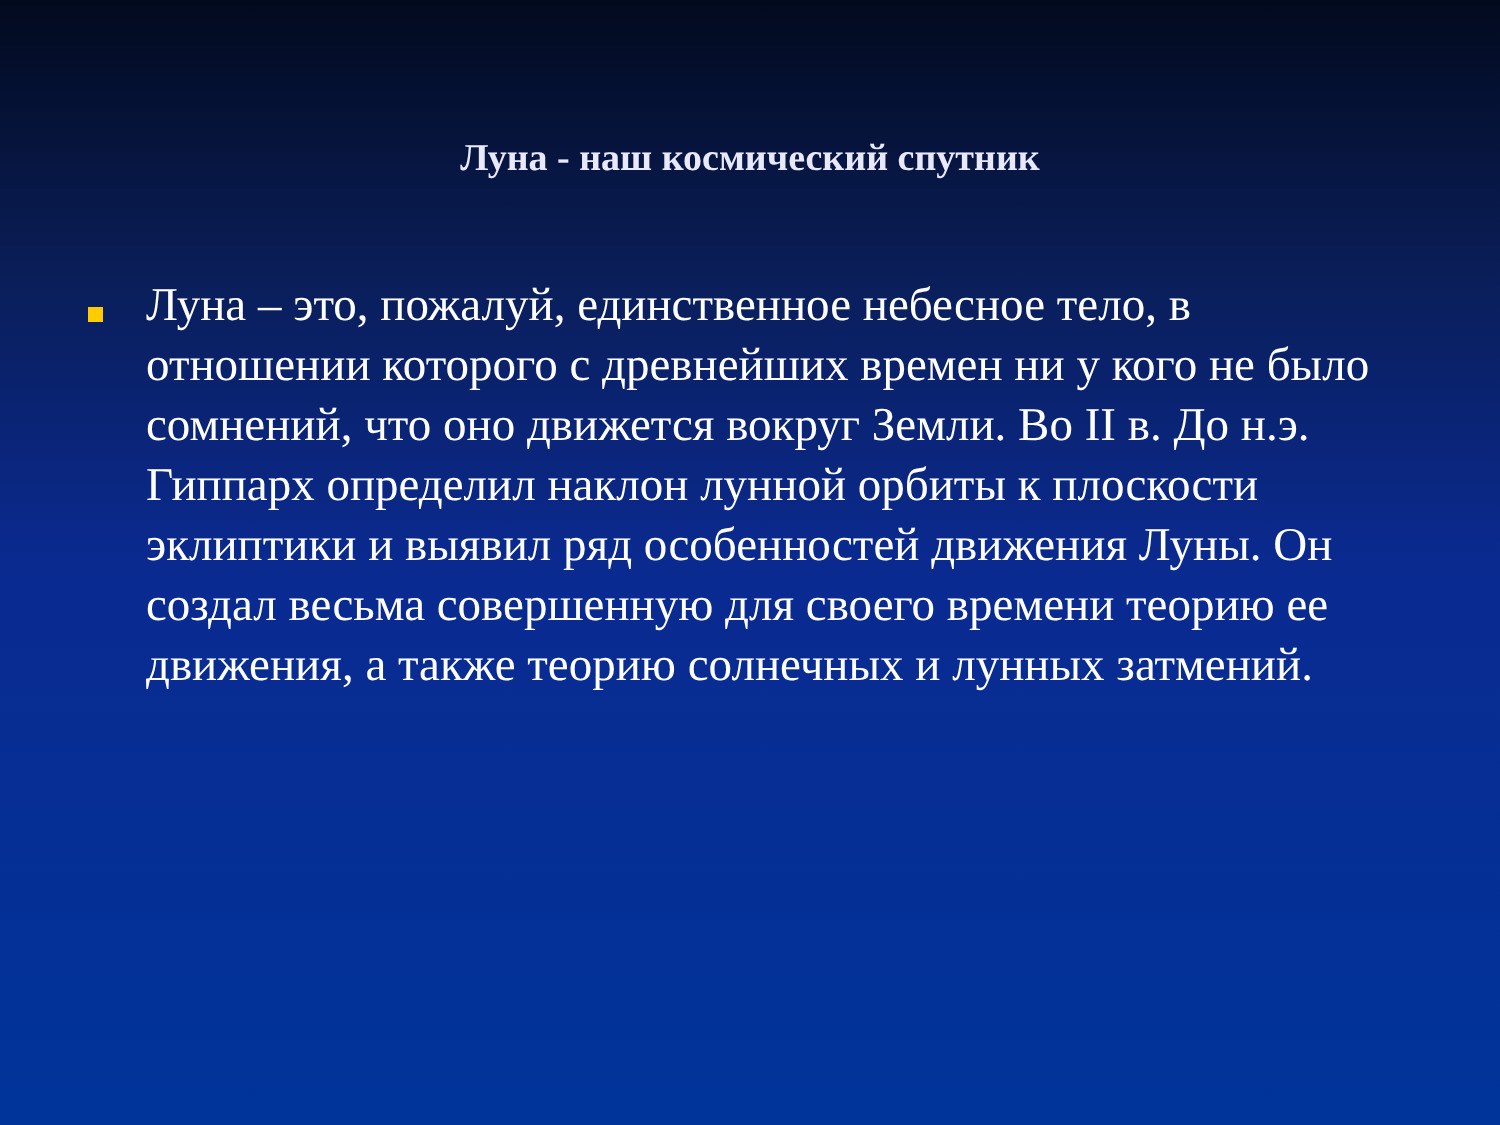Луна - наш космический спутник
Луна – это, пожалуй, единственное небесное тело, в отношении которого с древнейших времен ни у кого не было сомнений, что оно движется вокруг Земли. Во II в. До н.э. Гиппарх определил наклон лунной орбиты к плоскости эклиптики и выявил ряд особенностей движения Луны. Он создал весьма совершенную для своего времени теорию ее движения, а также теорию солнечных и лунных затмений.